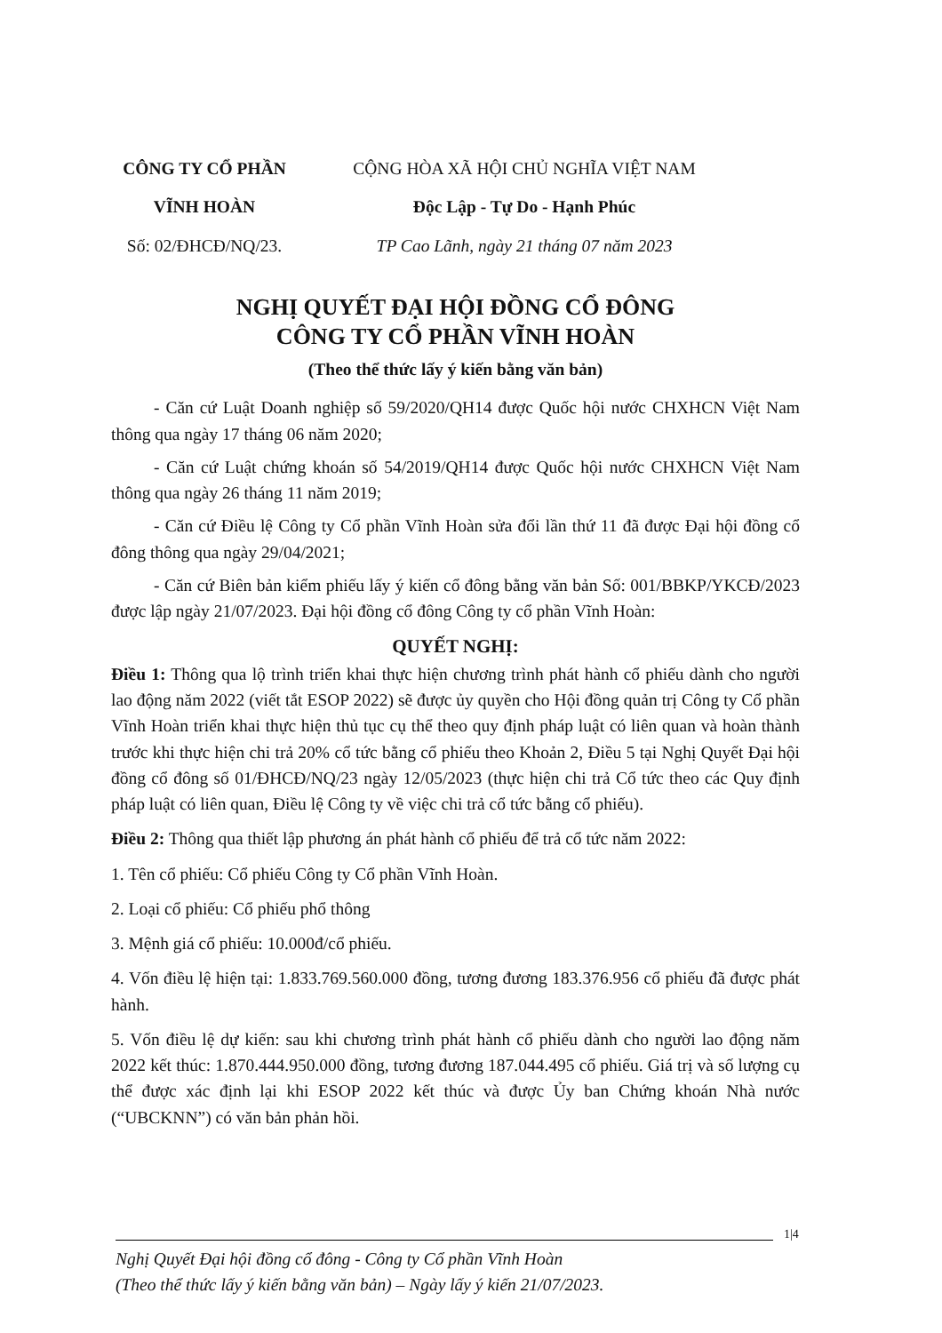CÔNG TY CỔ PHẦN
VĨNH HOÀN
Số: 02/ĐHCĐ/NQ/23.
CỘNG HÒA XÃ HỘI CHỦ NGHĨA VIỆT NAM
Độc Lập - Tự Do - Hạnh Phúc
TP Cao Lãnh, ngày 21 tháng 07 năm 2023
NGHỊ QUYẾT ĐẠI HỘI ĐỒNG CỔ ĐÔNG
CÔNG TY CỔ PHẦN VĨNH HOÀN
(Theo thể thức lấy ý kiến bằng văn bản)
- Căn cứ Luật Doanh nghiệp số 59/2020/QH14 được Quốc hội nước CHXHCN Việt Nam thông qua ngày 17 tháng 06 năm 2020;
- Căn cứ Luật chứng khoán số 54/2019/QH14 được Quốc hội nước CHXHCN Việt Nam thông qua ngày 26 tháng 11 năm 2019;
- Căn cứ Điều lệ Công ty Cổ phần Vĩnh Hoàn sửa đổi lần thứ 11 đã được Đại hội đồng cổ đông thông qua ngày 29/04/2021;
- Căn cứ Biên bản kiểm phiếu lấy ý kiến cổ đông bằng văn bản Số: 001/BBKP/YKCĐ/2023 được lập ngày 21/07/2023. Đại hội đồng cổ đông Công ty cổ phần Vĩnh Hoàn:
QUYẾT NGHỊ:
Điều 1: Thông qua lộ trình triển khai thực hiện chương trình phát hành cổ phiếu dành cho người lao động năm 2022 (viết tắt ESOP 2022) sẽ được ủy quyền cho Hội đồng quản trị Công ty Cổ phần Vĩnh Hoàn triển khai thực hiện thủ tục cụ thể theo quy định pháp luật có liên quan và hoàn thành trước khi thực hiện chi trả 20% cổ tức bằng cổ phiếu theo Khoản 2, Điều 5 tại Nghị Quyết Đại hội đồng cổ đông số 01/ĐHCĐ/NQ/23 ngày 12/05/2023 (thực hiện chi trả Cổ tức theo các Quy định pháp luật có liên quan, Điều lệ Công ty về việc chi trả cổ tức bằng cổ phiếu).
Điều 2: Thông qua thiết lập phương án phát hành cổ phiếu để trả cổ tức năm 2022:
1. Tên cổ phiếu: Cổ phiếu Công ty Cổ phần Vĩnh Hoàn.
2. Loại cổ phiếu: Cổ phiếu phổ thông
3. Mệnh giá cổ phiếu: 10.000đ/cổ phiếu.
4. Vốn điều lệ hiện tại: 1.833.769.560.000 đồng, tương đương 183.376.956 cổ phiếu đã được phát hành.
5. Vốn điều lệ dự kiến: sau khi chương trình phát hành cổ phiếu dành cho người lao động năm 2022 kết thúc: 1.870.444.950.000 đồng, tương đương 187.044.495 cổ phiếu. Giá trị và số lượng cụ thể được xác định lại khi ESOP 2022 kết thúc và được Ủy ban Chứng khoán Nhà nước (“UBCKNN”) có văn bản phản hồi.
1|4
Nghị Quyết Đại hội đồng cổ đông - Công ty Cổ phần Vĩnh Hoàn
(Theo thể thức lấy ý kiến bằng văn bản) – Ngày lấy ý kiến 21/07/2023.